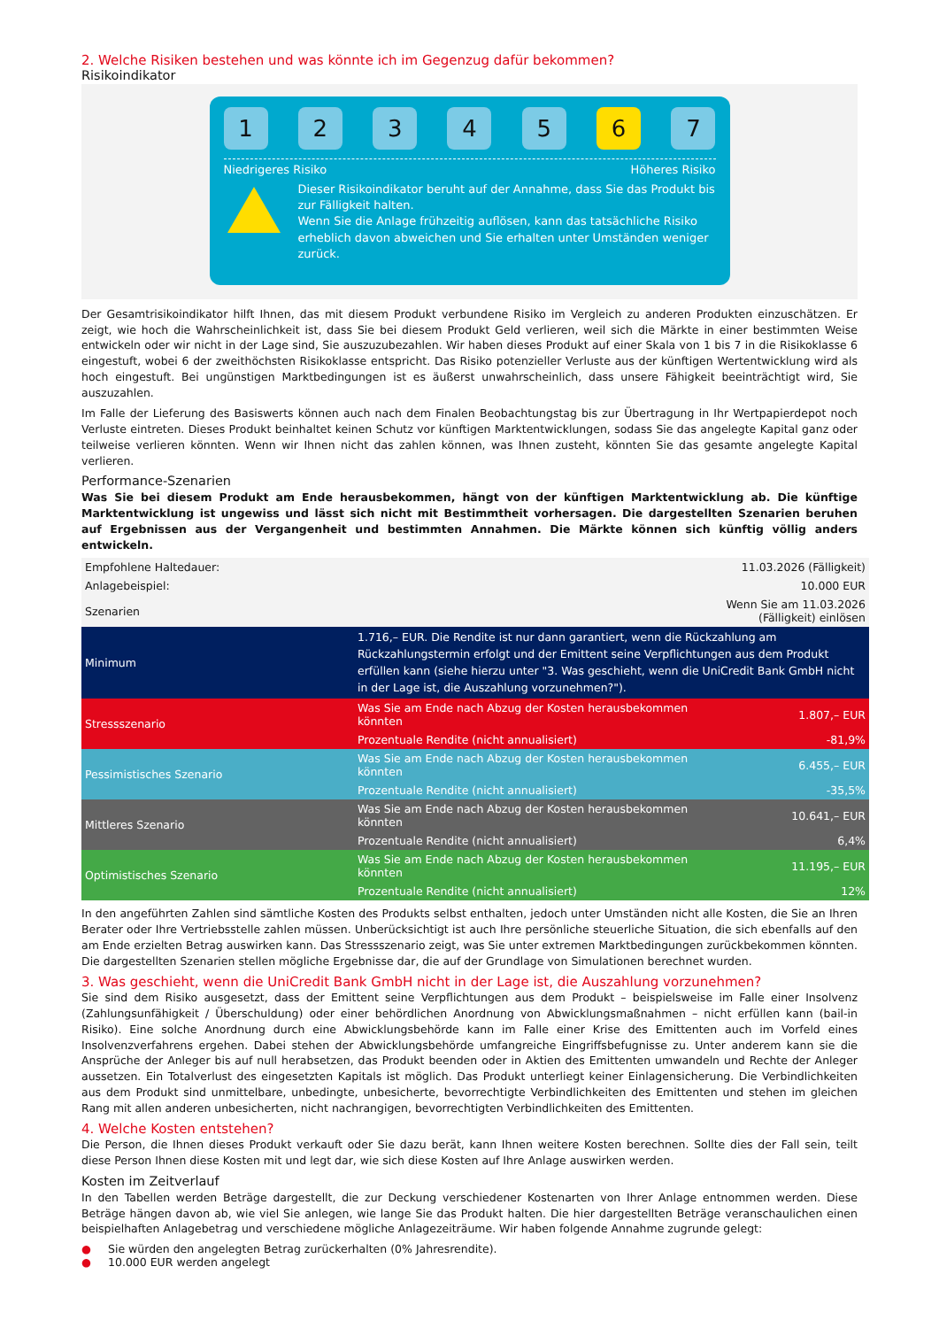2. Welche Risiken bestehen und was könnte ich im Gegenzug dafür bekommen?
Risikoindikator
1 2 3 4 5 6 7
Niedrigeres Risiko Höheres Risiko
Dieser Risikoindikator beruht auf der Annahme, dass Sie das Produkt bis zur Fälligkeit halten.
Wenn Sie die Anlage frühzeitig auflösen, kann das tatsächliche Risiko erheblich davon abweichen und Sie erhalten unter Umständen weniger zurück.
Der Gesamtrisikoindikator hilft Ihnen, das mit diesem Produkt verbundene Risiko im Vergleich zu anderen Produkten einzuschätzen. Er zeigt, wie hoch die Wahrscheinlichkeit ist, dass Sie bei diesem Produkt Geld verlieren, weil sich die Märkte in einer bestimmten Weise entwickeln oder wir nicht in der Lage sind, Sie auszuzubezahlen. Wir haben dieses Produkt auf einer Skala von 1 bis 7 in die Risikoklasse 6 eingestuft, wobei 6 der zweithöchsten Risikoklasse entspricht. Das Risiko potenzieller Verluste aus der künftigen Wertentwicklung wird als hoch eingestuft. Bei ungünstigen Marktbedingungen ist es äußerst unwahrscheinlich, dass unsere Fähigkeit beeinträchtigt wird, Sie auszuzahlen.
Im Falle der Lieferung des Basiswerts können auch nach dem Finalen Beobachtungstag bis zur Übertragung in Ihr Wertpapierdepot noch Verluste eintreten. Dieses Produkt beinhaltet keinen Schutz vor künftigen Marktentwicklungen, sodass Sie das angelegte Kapital ganz oder teilweise verlieren könnten. Wenn wir Ihnen nicht das zahlen können, was Ihnen zusteht, könnten Sie das gesamte angelegte Kapital verlieren.
Performance-Szenarien
Was Sie bei diesem Produkt am Ende herausbekommen, hängt von der künftigen Marktentwicklung ab. Die künftige Marktentwicklung ist ungewiss und lässt sich nicht mit Bestimmtheit vorhersagen. Die dargestellten Szenarien beruhen auf Ergebnissen aus der Vergangenheit und bestimmten Annahmen. Die Märkte können sich künftig völlig anders entwickeln.
| Empfohlene Haltedauer: | | 11.03.2026 (Fälligkeit) |
| Anlagebeispiel: | | 10.000 EUR |
| Szenarien | | Wenn Sie am 11.03.2026 (Fälligkeit) einlösen |
| Minimum | 1.716,– EUR. Die Rendite ist nur dann garantiert, wenn die Rückzahlung am Rückzahlungstermin erfolgt und der Emittent seine Verpflichtungen aus dem Produkt erfüllen kann (siehe hierzu unter "3. Was geschieht, wenn die UniCredit Bank GmbH nicht in der Lage ist, die Auszahlung vorzunehmen?"). | |
| Stressszenario | Was Sie am Ende nach Abzug der Kosten herausbekommen könnten | 1.807,– EUR |
| | Prozentuale Rendite (nicht annualisiert) | -81,9% |
| Pessimistisches Szenario | Was Sie am Ende nach Abzug der Kosten herausbekommen könnten | 6.455,– EUR |
| | Prozentuale Rendite (nicht annualisiert) | -35,5% |
| Mittleres Szenario | Was Sie am Ende nach Abzug der Kosten herausbekommen könnten | 10.641,– EUR |
| | Prozentuale Rendite (nicht annualisiert) | 6,4% |
| Optimistisches Szenario | Was Sie am Ende nach Abzug der Kosten herausbekommen könnten | 11.195,– EUR |
| | Prozentuale Rendite (nicht annualisiert) | 12% |
In den angeführten Zahlen sind sämtliche Kosten des Produkts selbst enthalten, jedoch unter Umständen nicht alle Kosten, die Sie an Ihren Berater oder Ihre Vertriebsstelle zahlen müssen. Unberücksichtigt ist auch Ihre persönliche steuerliche Situation, die sich ebenfalls auf den am Ende erzielten Betrag auswirken kann. Das Stressszenario zeigt, was Sie unter extremen Marktbedingungen zurückbekommen könnten. Die dargestellten Szenarien stellen mögliche Ergebnisse dar, die auf der Grundlage von Simulationen berechnet wurden.
3. Was geschieht, wenn die UniCredit Bank GmbH nicht in der Lage ist, die Auszahlung vorzunehmen?
Sie sind dem Risiko ausgesetzt, dass der Emittent seine Verpflichtungen aus dem Produkt – beispielsweise im Falle einer Insolvenz (Zahlungsunfähigkeit / Überschuldung) oder einer behördlichen Anordnung von Abwicklungsmaßnahmen – nicht erfüllen kann (bail-in Risiko). Eine solche Anordnung durch eine Abwicklungsbehörde kann im Falle einer Krise des Emittenten auch im Vorfeld eines Insolvenzverfahrens ergehen. Dabei stehen der Abwicklungsbehörde umfangreiche Eingriffsbefugnisse zu. Unter anderem kann sie die Ansprüche der Anleger bis auf null herabsetzen, das Produkt beenden oder in Aktien des Emittenten umwandeln und Rechte der Anleger aussetzen. Ein Totalverlust des eingesetzten Kapitals ist möglich. Das Produkt unterliegt keiner Einlagensicherung. Die Verbindlichkeiten aus dem Produkt sind unmittelbare, unbedingte, unbesicherte, bevorrechtigte Verbindlichkeiten des Emittenten und stehen im gleichen Rang mit allen anderen unbesicherten, nicht nachrangigen, bevorrechtigten Verbindlichkeiten des Emittenten.
4. Welche Kosten entstehen?
Die Person, die Ihnen dieses Produkt verkauft oder Sie dazu berät, kann Ihnen weitere Kosten berechnen. Sollte dies der Fall sein, teilt diese Person Ihnen diese Kosten mit und legt dar, wie sich diese Kosten auf Ihre Anlage auswirken werden.
Kosten im Zeitverlauf
In den Tabellen werden Beträge dargestellt, die zur Deckung verschiedener Kostenarten von Ihrer Anlage entnommen werden. Diese Beträge hängen davon ab, wie viel Sie anlegen, wie lange Sie das Produkt halten. Die hier dargestellten Beträge veranschaulichen einen beispielhaften Anlagebetrag und verschiedene mögliche Anlagezeiträume. Wir haben folgende Annahme zugrunde gelegt:
● Sie würden den angelegten Betrag zurückerhalten (0% Jahresrendite).
● 10.000 EUR werden angelegt